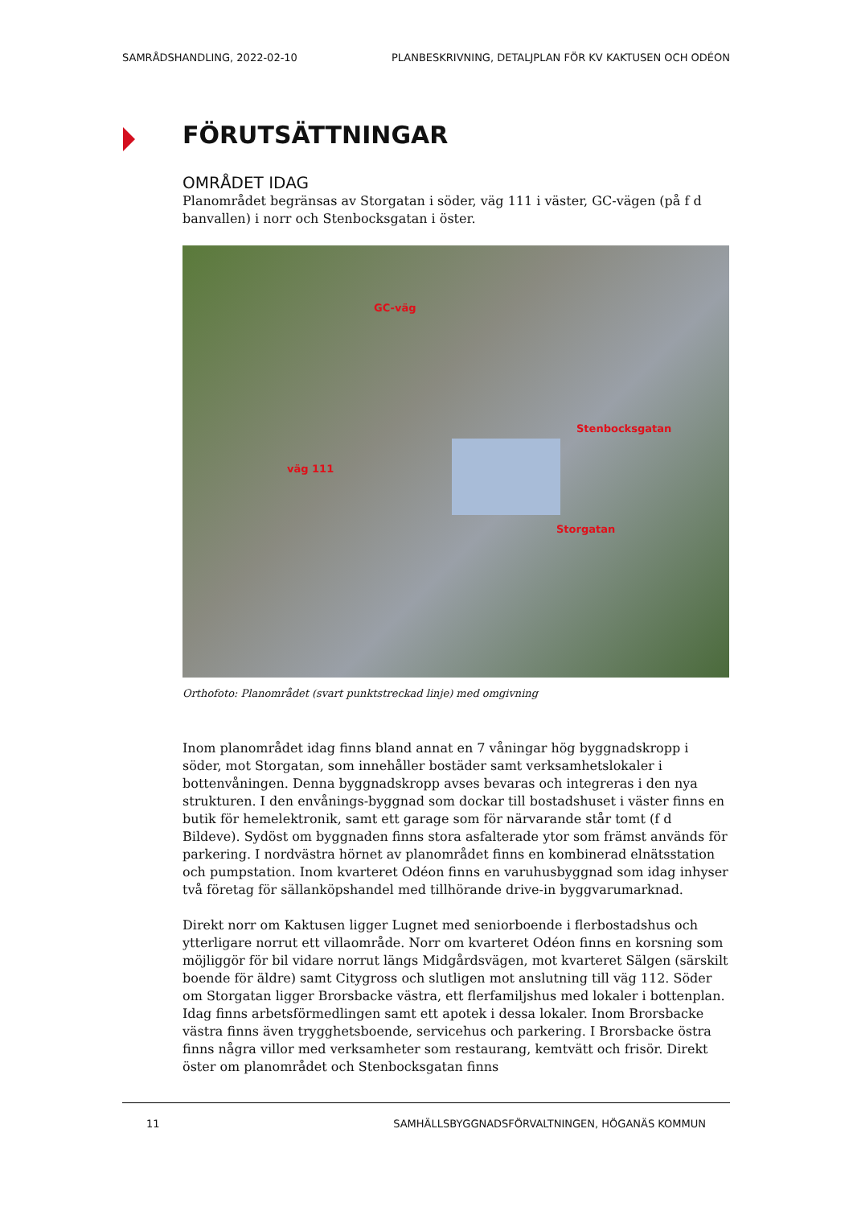SAMRÅDSHANDLING, 2022-02-10 PLANBESKRIVNING, DETALJPLAN FÖR KV KAKTUSEN OCH ODÉON
FÖRUTSÄTTNINGAR
OMRÅDET IDAG
Planområdet begränsas av Storgatan i söder, väg 111 i väster, GC-vägen (på f d banvallen) i norr och Stenbocksgatan i öster.
GC-väg
väg 111
Stenbocksgatan
Storgatan
Orthofoto: Planområdet (svart punktstreckad linje) med omgivning
Inom planområdet idag finns bland annat en 7 våningar hög byggnadskropp i söder, mot Storgatan, som innehåller bostäder samt verksamhetslokaler i bottenvåningen. Denna byggnadskropp avses bevaras och integreras i den nya strukturen. I den envånings-byggnad som dockar till bostadshuset i väster finns en butik för hemelektronik, samt ett garage som för närvarande står tomt (f d Bildeve). Sydöst om byggnaden finns stora asfalterade ytor som främst används för parkering. I nordvästra hörnet av planområdet finns en kombinerad elnätsstation och pumpstation. Inom kvarteret Odéon finns en varuhusbyggnad som idag inhyser två företag för sällanköpshandel med tillhörande drive-in byggvarumarknad.
Direkt norr om Kaktusen ligger Lugnet med seniorboende i flerbostadshus och ytterligare norrut ett villaområde. Norr om kvarteret Odéon finns en korsning som möjliggör för bil vidare norrut längs Midgårdsvägen, mot kvarteret Sälgen (särskilt boende för äldre) samt Citygross och slutligen mot anslutning till väg 112. Söder om Storgatan ligger Brorsbacke västra, ett flerfamiljshus med lokaler i bottenplan. Idag finns arbetsförmedlingen samt ett apotek i dessa lokaler. Inom Brorsbacke västra finns även trygghetsboende, servicehus och parkering. I Brorsbacke östra finns några villor med verksamheter som restaurang, kemtvätt och frisör. Direkt öster om planområdet och Stenbocksgatan finns
11 SAMHÄLLSBYGGNADSFÖRVALTNINGEN, HÖGANÄS KOMMUN